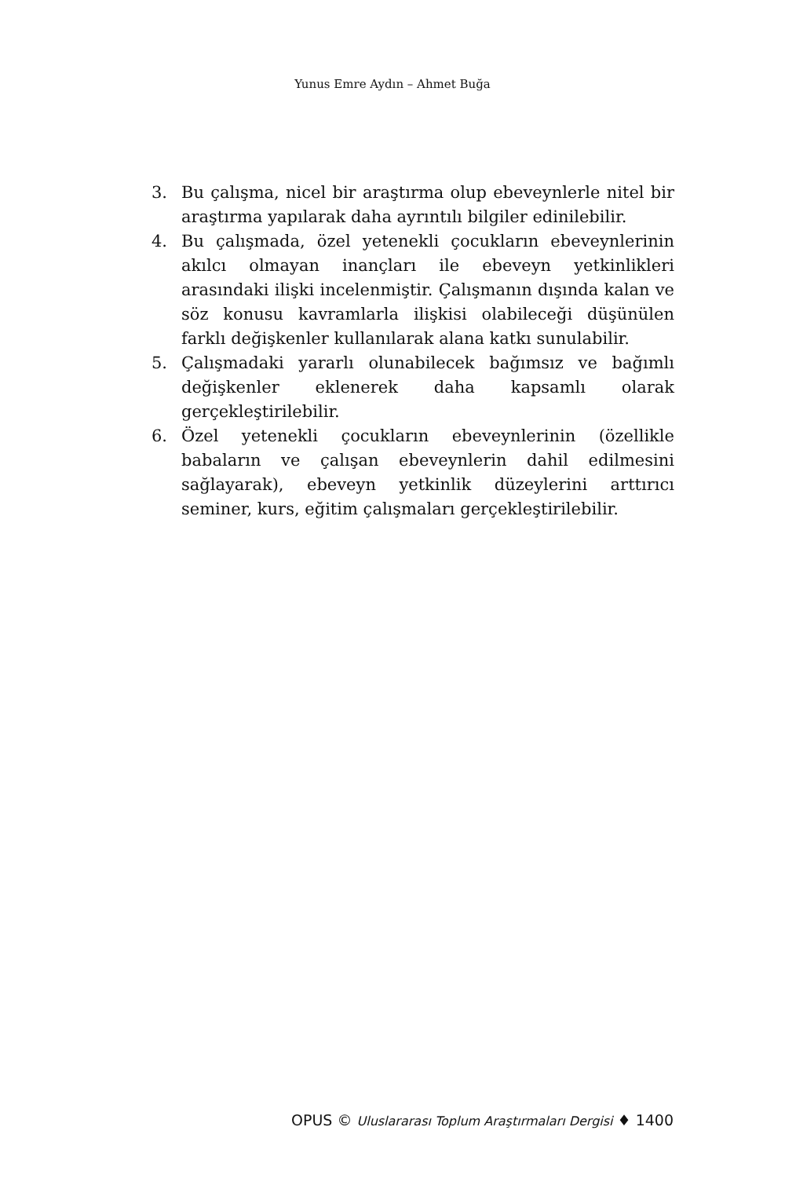Yunus Emre Aydın – Ahmet Buğa
3. Bu çalışma, nicel bir araştırma olup ebeveynlerle nitel bir araştırma yapılarak daha ayrıntılı bilgiler edinilebilir.
4. Bu çalışmada, özel yetenekli çocukların ebeveynlerinin akılcı olmayan inançları ile ebeveyn yetkinlikleri arasındaki ilişki incelenmiştir. Çalışmanın dışında kalan ve söz konusu kavramlarla ilişkisi olabileceği düşünülen farklı değişkenler kullanılarak alana katkı sunulabilir.
5. Çalışmadaki yararlı olunabilecek bağımsız ve bağımlı değişkenler eklenerek daha kapsamlı olarak gerçekleştirilebilir.
6. Özel yetenekli çocukların ebeveynlerinin (özellikle babaların ve çalışan ebeveynlerin dahil edilmesini sağlayarak), ebeveyn yetkinlik düzeylerini arttırıcı seminer, kurs, eğitim çalışmaları gerçekleştirilebilir.
OPUS © Uluslararası Toplum Araştırmaları Dergisi ♦ 1400